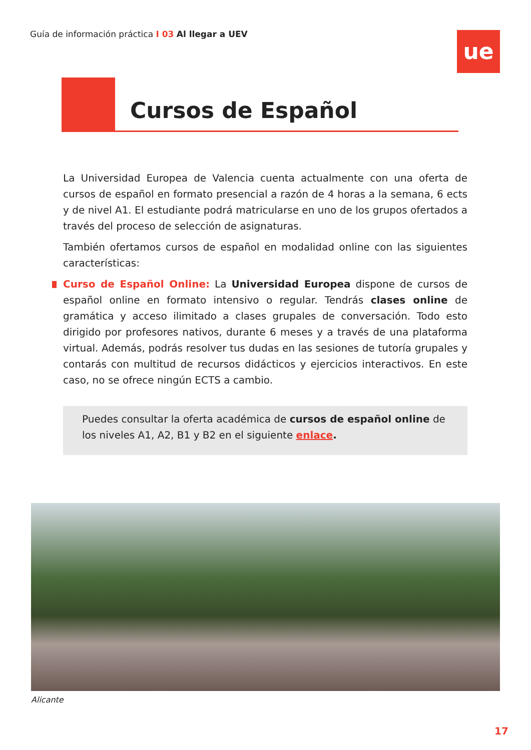Guía de información práctica I 03 Al llegar a UEV
ue
Cursos de Español
La Universidad Europea de Valencia cuenta actualmente con una oferta de cursos de español en formato presencial a razón de 4 horas a la semana, 6 ects y de nivel A1. El estudiante podrá matricularse en uno de los grupos ofertados a través del proceso de selección de asignaturas.
También ofertamos cursos de español en modalidad online con las siguientes características:
Curso de Español Online: La Universidad Europea dispone de cursos de español online en formato intensivo o regular. Tendrás clases online de gramática y acceso ilimitado a clases grupales de conversación. Todo esto dirigido por profesores nativos, durante 6 meses y a través de una plataforma virtual. Además, podrás resolver tus dudas en las sesiones de tutoría grupales y contarás con multitud de recursos didácticos y ejercicios interactivos. En este caso, no se ofrece ningún ECTS a cambio.
Puedes consultar la oferta académica de cursos de español online de los niveles A1, A2, B1 y B2 en el siguiente enlace.
Alicante
17